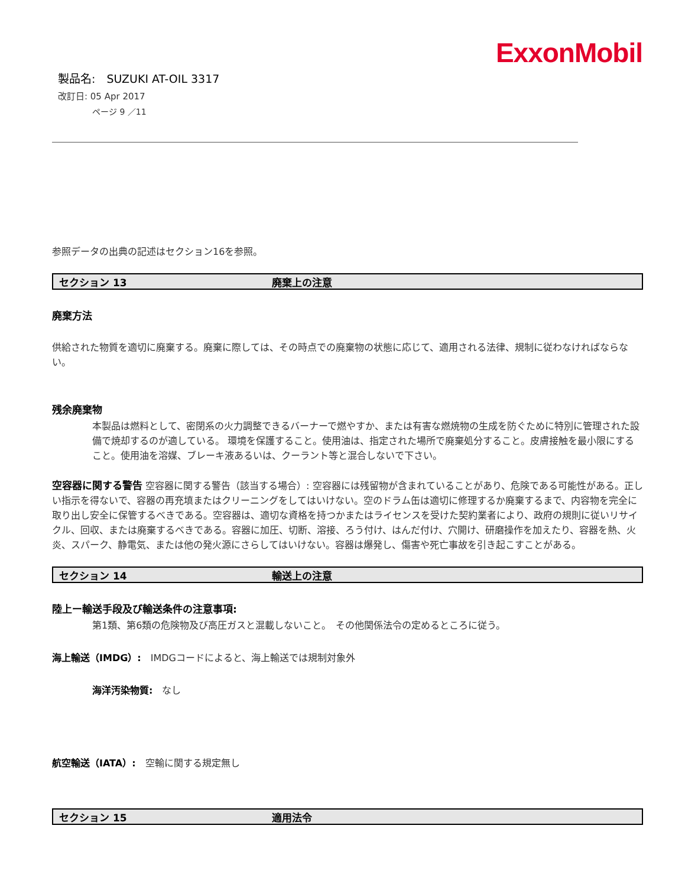ExxonMobil
製品名:　SUZUKI AT-OIL 3317
改訂日: 05 Apr 2017
ページ 9 ／11
参照データの出典の記述はセクション16を参照。
セクション 13 廃棄上の注意
廃棄方法
供給された物質を適切に廃棄する。廃棄に際しては、その時点での廃棄物の状態に応じて、適用される法律、規制に従わなければならない。
残余廃棄物
本製品は燃料として、密閉系の火力調整できるバーナーで燃やすか、または有害な燃焼物の生成を防ぐために特別に管理された設備で焼却するのが適している。 環境を保護すること。使用油は、指定された場所で廃棄処分すること。皮膚接触を最小限にすること。使用油を溶媒、ブレーキ液あるいは、クーラント等と混合しないで下さい。
空容器に関する警告 空容器に関する警告（該当する場合）: 空容器には残留物が含まれていることがあり、危険である可能性がある。正しい指示を得ないで、容器の再充填またはクリーニングをしてはいけない。空のドラム缶は適切に修理するか廃棄するまで、内容物を完全に取り出し安全に保管するべきである。空容器は、適切な資格を持つかまたはライセンスを受けた契約業者により、政府の規則に従いリサイクル、回収、または廃棄するべきである。容器に加圧、切断、溶接、ろう付け、はんだ付け、穴開け、研磨操作を加えたり、容器を熱、火炎、スパーク、静電気、または他の発火源にさらしてはいけない。容器は爆発し、傷害や死亡事故を引き起こすことがある。
セクション 14 輸送上の注意
陸上ー輸送手段及び輸送条件の注意事項:
第1類、第6類の危険物及び高圧ガスと混載しないこと。　その他関係法令の定めるところに従う。
海上輸送（IMDG）:　IMDGコードによると、海上輸送では規制対象外
海洋汚染物質:　なし
航空輸送（IATA）:　空輸に関する規定無し
セクション 15 適用法令